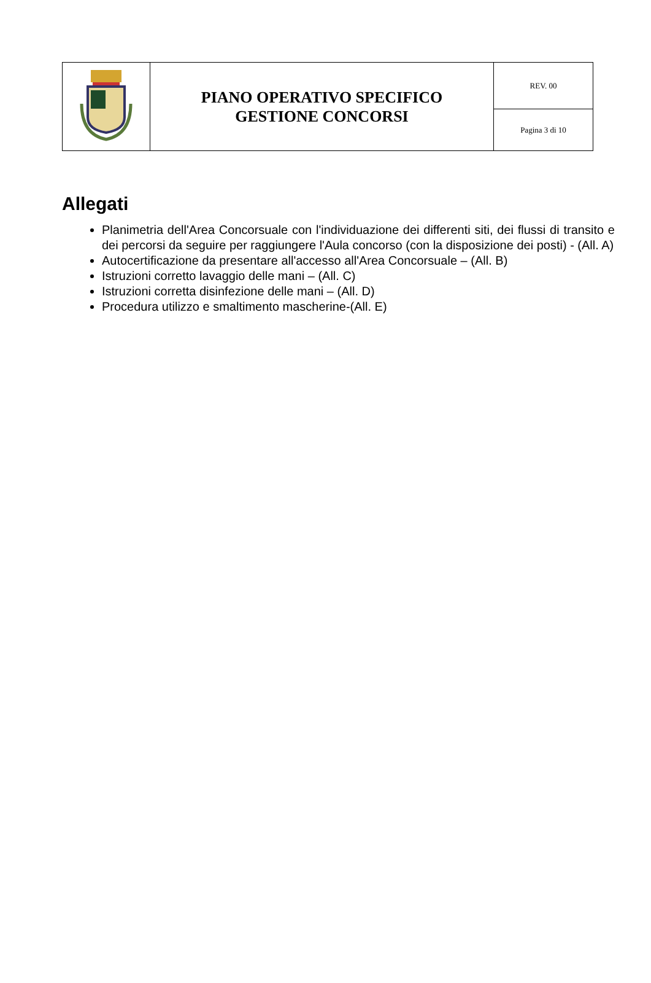| | PIANO OPERATIVO SPECIFICO GESTIONE CONCORSI | REV. 00 |
| | | Pagina 3 di 10 |
Allegati
Planimetria dell'Area Concorsuale con l'individuazione dei differenti siti, dei flussi di transito e dei percorsi da seguire per raggiungere l'Aula concorso (con la disposizione dei posti) - (All. A)
Autocertificazione da presentare all'accesso all'Area Concorsuale – (All. B)
Istruzioni corretto lavaggio delle mani – (All. C)
Istruzioni corretta disinfezione delle mani – (All. D)
Procedura utilizzo e smaltimento mascherine-(All. E)